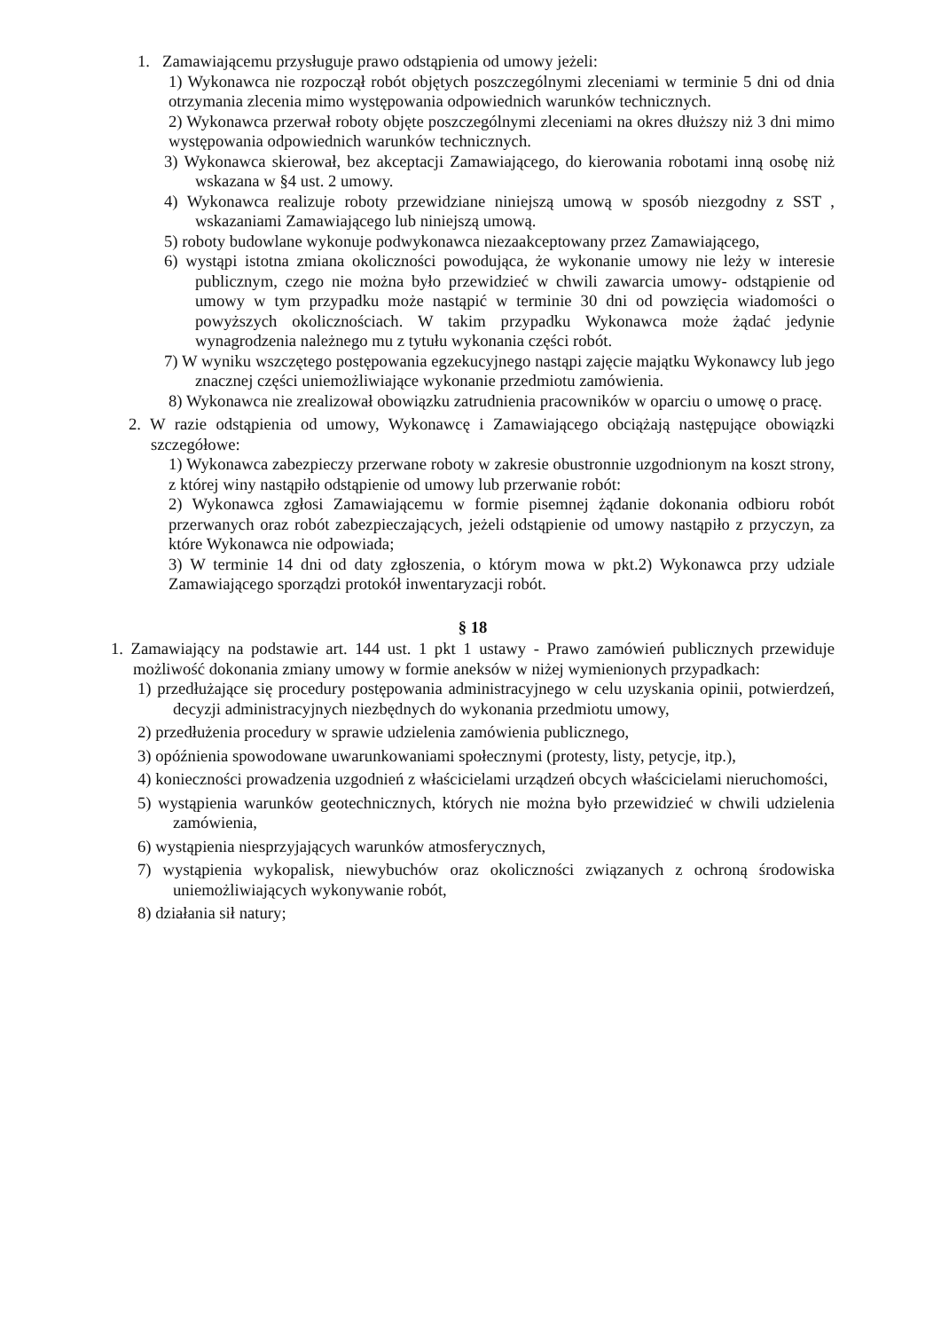1. Zamawiającemu przysługuje prawo odstąpienia od umowy jeżeli:
1) Wykonawca nie rozpoczął robót objętych poszczególnymi zleceniami w terminie 5 dni od dnia otrzymania zlecenia mimo występowania odpowiednich warunków technicznych.
2) Wykonawca przerwał roboty objęte poszczególnymi zleceniami na okres dłuższy niż 3 dni mimo występowania odpowiednich warunków technicznych.
3) Wykonawca skierował, bez akceptacji Zamawiającego, do kierowania robotami inną osobę niż wskazana w §4 ust. 2 umowy.
4) Wykonawca realizuje roboty przewidziane niniejszą umową w sposób niezgodny z SST , wskazaniami Zamawiającego lub niniejszą umową.
5) roboty budowlane wykonuje podwykonawca niezaakceptowany przez Zamawiającego,
6) wystąpi istotna zmiana okoliczności powodująca, że wykonanie umowy nie leży w interesie publicznym, czego nie można było przewidzieć w chwili zawarcia umowy- odstąpienie od umowy w tym przypadku może nastąpić w terminie 30 dni od powzięcia wiadomości o powyższych okolicznościach. W takim przypadku Wykonawca może żądać jedynie wynagrodzenia należnego mu z tytułu wykonania części robót.
7) W wyniku wszczętego postępowania egzekucyjnego nastąpi zajęcie majątku Wykonawcy lub jego znacznej części uniemożliwiające wykonanie przedmiotu zamówienia.
8) Wykonawca nie zrealizował obowiązku zatrudnienia pracowników w oparciu o umowę o pracę.
2. W razie odstąpienia od umowy, Wykonawcę i Zamawiającego obciążają następujące obowiązki szczegółowe:
1) Wykonawca zabezpieczy przerwane roboty w zakresie obustronnie uzgodnionym na koszt strony, z której winy nastąpiło odstąpienie od umowy lub przerwanie robót:
2) Wykonawca zgłosi Zamawiającemu w formie pisemnej żądanie dokonania odbioru robót przerwanych oraz robót zabezpieczających, jeżeli odstąpienie od umowy nastąpiło z przyczyn, za które Wykonawca nie odpowiada;
3) W terminie 14 dni od daty zgłoszenia, o którym mowa w pkt.2) Wykonawca przy udziale Zamawiającego sporządzi protokół inwentaryzacji robót.
§ 18
1. Zamawiający na podstawie art. 144 ust. 1 pkt 1 ustawy - Prawo zamówień publicznych przewiduje możliwość dokonania zmiany umowy w formie aneksów w niżej wymienionych przypadkach:
1) przedłużające się procedury postępowania administracyjnego w celu uzyskania opinii, potwierdzeń, decyzji administracyjnych niezbędnych do wykonania przedmiotu umowy,
2) przedłużenia procedury w sprawie udzielenia zamówienia publicznego,
3) opóźnienia spowodowane uwarunkowaniami społecznymi (protesty, listy, petycje, itp.),
4) konieczności prowadzenia uzgodnień z właścicielami urządzeń obcych właścicielami nieruchomości,
5) wystąpienia warunków geotechnicznych, których nie można było przewidzieć w chwili udzielenia zamówienia,
6) wystąpienia niesprzyjających warunków atmosferycznych,
7) wystąpienia wykopalisk, niewybuchów oraz okoliczności związanych z ochroną środowiska uniemożliwiających wykonywanie robót,
8) działania sił natury;